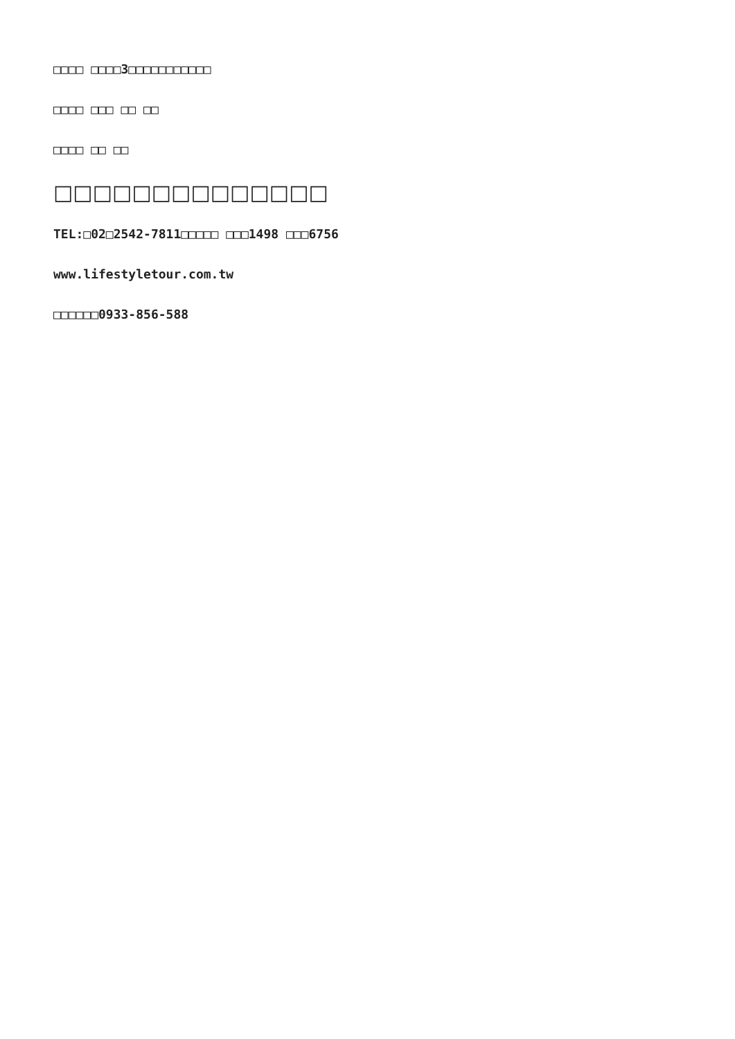□□□□ □□□□3□□□□□□□□□□□
□□□□ □□□ □□ □□
□□□□ □□ □□
□□□□□□□□□□□□□□
TEL:□02□2542-7811□□□□□ □□□1498 □□□6756
www.lifestyletour.com.tw
□□□□□□0933-856-588